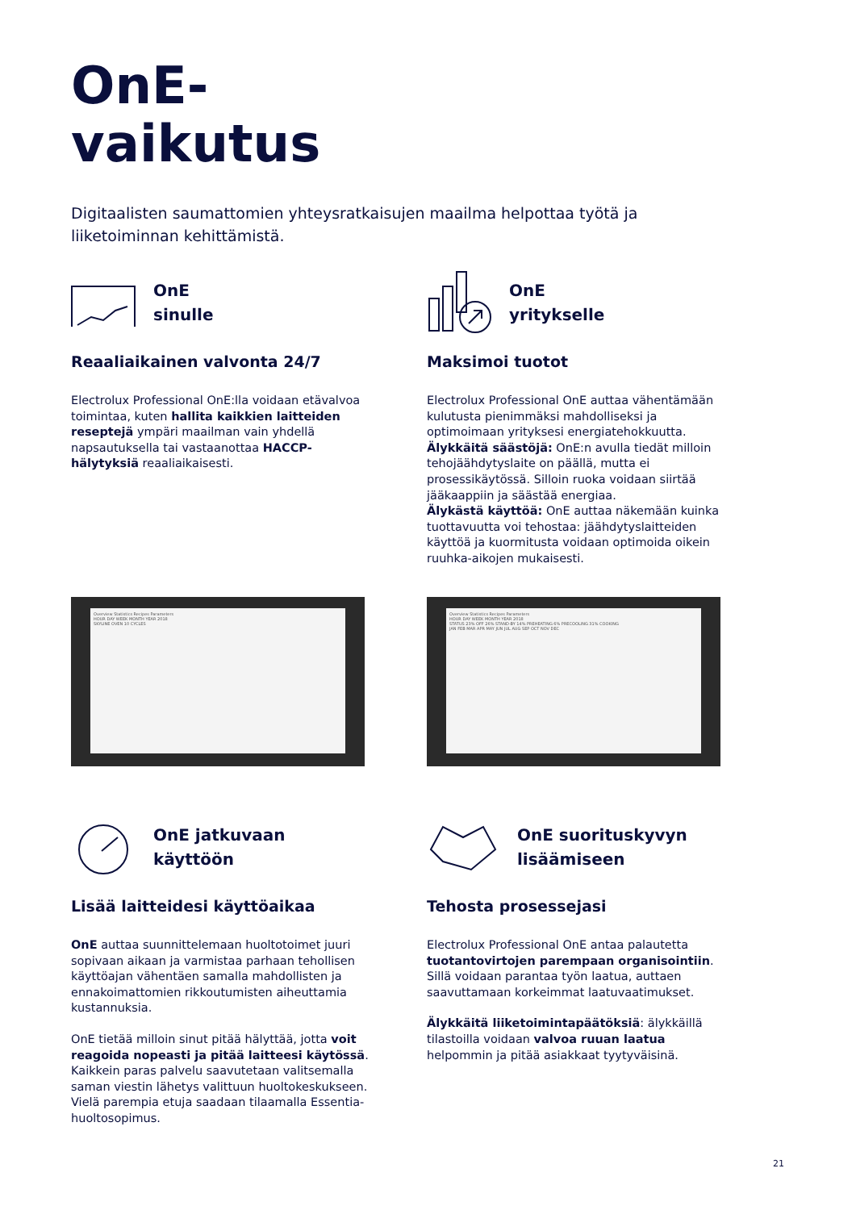OnE-
vaikutus
Digitaalisten saumattomien yhteysratkaisujen maailma helpottaa työtä ja liiketoiminnan kehittämistä.
OnE
sinulle
Reaaliaikainen valvonta 24/7
Electrolux Professional OnE:lla voidaan etävalvoa toimintaa, kuten hallita kaikkien laitteiden reseptejä ympäri maailman vain yhdellä napsautuksella tai vastaanottaa HACCP-hälytyksiä reaaliaikaisesti.
OnE
yritykselle
Maksimoi tuotot
Electrolux Professional OnE auttaa vähentämään kulutusta pienimmäksi mahdolliseksi ja optimoimaan yrityksesi energiatehokkuutta.
Älykkäitä säästöjä: OnE:n avulla tiedät milloin tehojäähdytyslaite on päällä, mutta ei prosessikäytössä. Silloin ruoka voidaan siirtää jääkaappiin ja säästää energiaa.
Älykästä käyttöä: OnE auttaa näkemään kuinka tuottavuutta voi tehostaa: jäähdytyslaitteiden käyttöä ja kuormitusta voidaan optimoida oikein ruuhka-aikojen mukaisesti.
Overview Statistics Recipes Parameters
HOUR DAY WEEK MONTH YEAR 2018
SKYLINE OVEN 10 CYCLES
Overview Statistics Recipes Parameters
HOUR DAY WEEK MONTH YEAR 2018
STATUS 23% OFF 26% STAND-BY 14% PREHEATING 6% PRECOOLING 31% COOKING
JAN FEB MAR APR MAY JUN JUL AUG SEP OCT NOV DEC
OnE jatkuvaan
käyttöön
Lisää laitteidesi käyttöaikaa
OnE auttaa suunnittelemaan huoltotoimet juuri sopivaan aikaan ja varmistaa parhaan tehollisen käyttöajan vähentäen samalla mahdollisten ja ennakoimattomien rikkoutumisten aiheuttamia kustannuksia.
OnE tietää milloin sinut pitää hälyttää, jotta voit reagoida nopeasti ja pitää laitteesi käytössä. Kaikkein paras palvelu saavutetaan valitsemalla saman viestin lähetys valittuun huoltokeskukseen. Vielä parempia etuja saadaan tilaamalla Essentia-huoltosopimus.
OnE suorituskyvyn
lisäämiseen
Tehosta prosessejasi
Electrolux Professional OnE antaa palautetta tuotantovirtojen parempaan organisointiin. Sillä voidaan parantaa työn laatua, auttaen saavuttamaan korkeimmat laatuvaatimukset.
Älykkäitä liiketoimintapäätöksiä: älykkäillä tilastoilla voidaan valvoa ruuan laatua helpommin ja pitää asiakkaat tyytyväisinä.
21